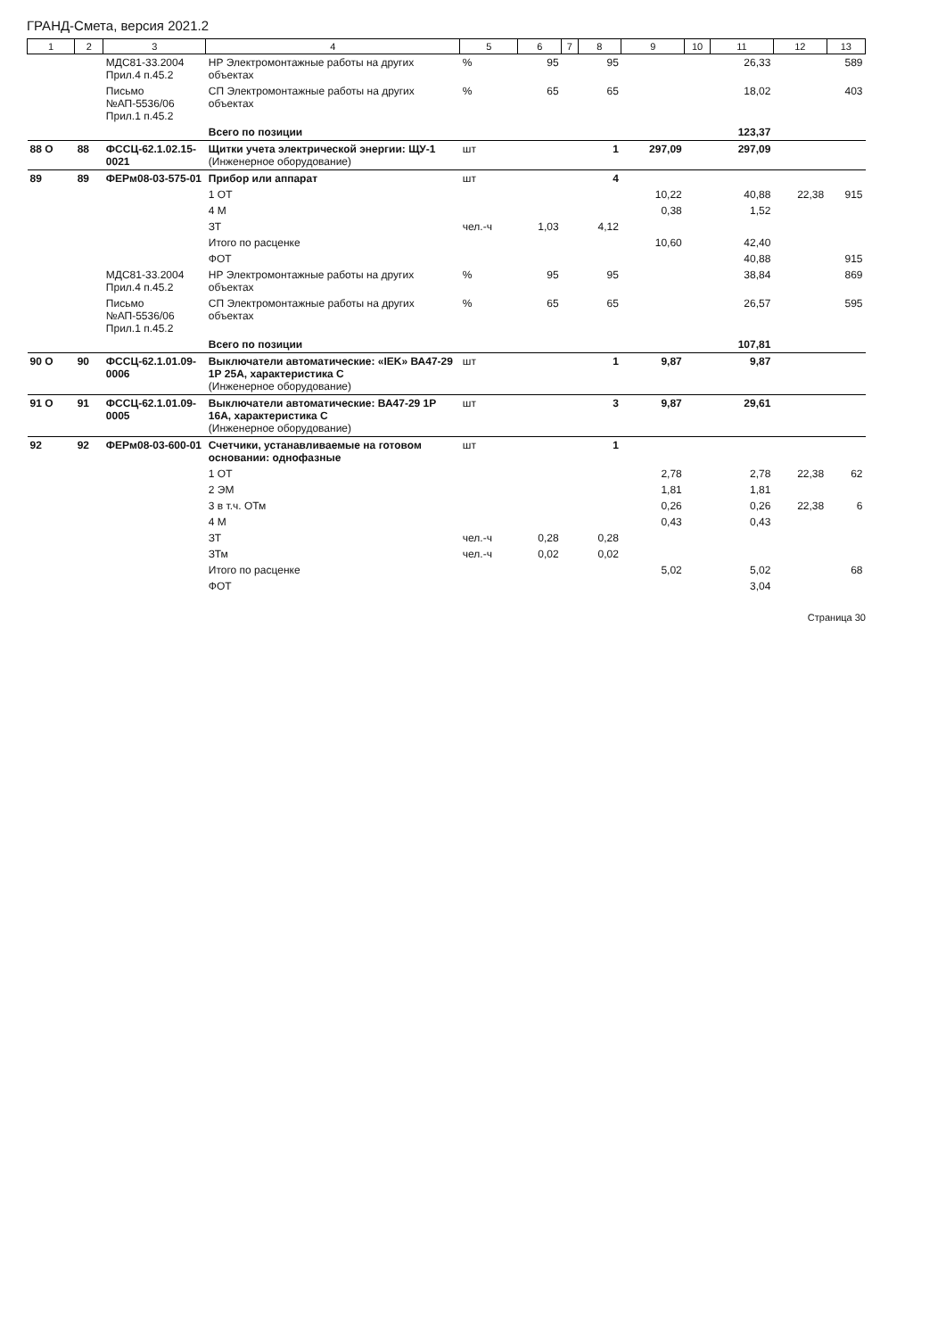ГРАНД-Смета, версия 2021.2
| 1 | 2 | 3 | 4 | 5 | 6 | 7 | 8 | 9 | 10 | 11 | 12 | 13 |
| --- | --- | --- | --- | --- | --- | --- | --- | --- | --- | --- | --- | --- |
| | | МДС81-33.2004 Прил.4 п.45.2 | НР Электромонтажные работы на других объектах | % | 95 | | 95 | | | 26,33 | | 589 |
| | | Письмо №АП-5536/06 Прил.1 п.45.2 | СП Электромонтажные работы на других объектах | % | 65 | | 65 | | | 18,02 | | 403 |
| | | | Всего по позиции | | | | | | | 123,37 | | |
| 88 О | 88 | ФССЦ-62.1.02.15-0021 | Щитки учета электрической энергии: ЩУ-1 (Инженерное оборудование) | шт | | | 1 | 297,09 | | 297,09 | | |
| 89 | 89 | ФЕРм08-03-575-01 | Прибор или аппарат | шт | | | 4 | | | | | |
| | | | 1 ОТ | | | | | 10,22 | | 40,88 | 22,38 | 915 |
| | | | 4 М | | | | | 0,38 | | 1,52 | | |
| | | | ЗТ | чел.-ч | 1,03 | | 4,12 | | | | | |
| | | | Итого по расценке | | | | | 10,60 | | 42,40 | | |
| | | | ФОТ | | | | | | | 40,88 | | 915 |
| | | МДС81-33.2004 Прил.4 п.45.2 | НР Электромонтажные работы на других объектах | % | 95 | | 95 | | | 38,84 | | 869 |
| | | Письмо №АП-5536/06 Прил.1 п.45.2 | СП Электромонтажные работы на других объектах | % | 65 | | 65 | | | 26,57 | | 595 |
| | | | Всего по позиции | | | | | | | 107,81 | | |
| 90 О | 90 | ФССЦ-62.1.01.09-0006 | Выключатели автоматические: «IEK» ВА47-29 1Р 25А, характеристика С (Инженерное оборудование) | шт | | | 1 | 9,87 | | 9,87 | | |
| 91 О | 91 | ФССЦ-62.1.01.09-0005 | Выключатели автоматические: ВА47-29 1Р 16А, характеристика С (Инженерное оборудование) | шт | | | 3 | 9,87 | | 29,61 | | |
| 92 | 92 | ФЕРм08-03-600-01 | Счетчики, устанавливаемые на готовом основании: однофазные | шт | | | 1 | | | | | |
| | | | 1 ОТ | | | | | 2,78 | | 2,78 | 22,38 | 62 |
| | | | 2 ЭМ | | | | | 1,81 | | 1,81 | | |
| | | | 3 в т.ч. ОТм | | | | | 0,26 | | 0,26 | 22,38 | 6 |
| | | | 4 М | | | | | 0,43 | | 0,43 | | |
| | | | ЗТ | чел.-ч | 0,28 | | 0,28 | | | | | |
| | | | ЗТм | чел.-ч | 0,02 | | 0,02 | | | | | |
| | | | Итого по расценке | | | | | 5,02 | | 5,02 | | 68 |
| | | | ФОТ | | | | | | | 3,04 | | |
Страница 30